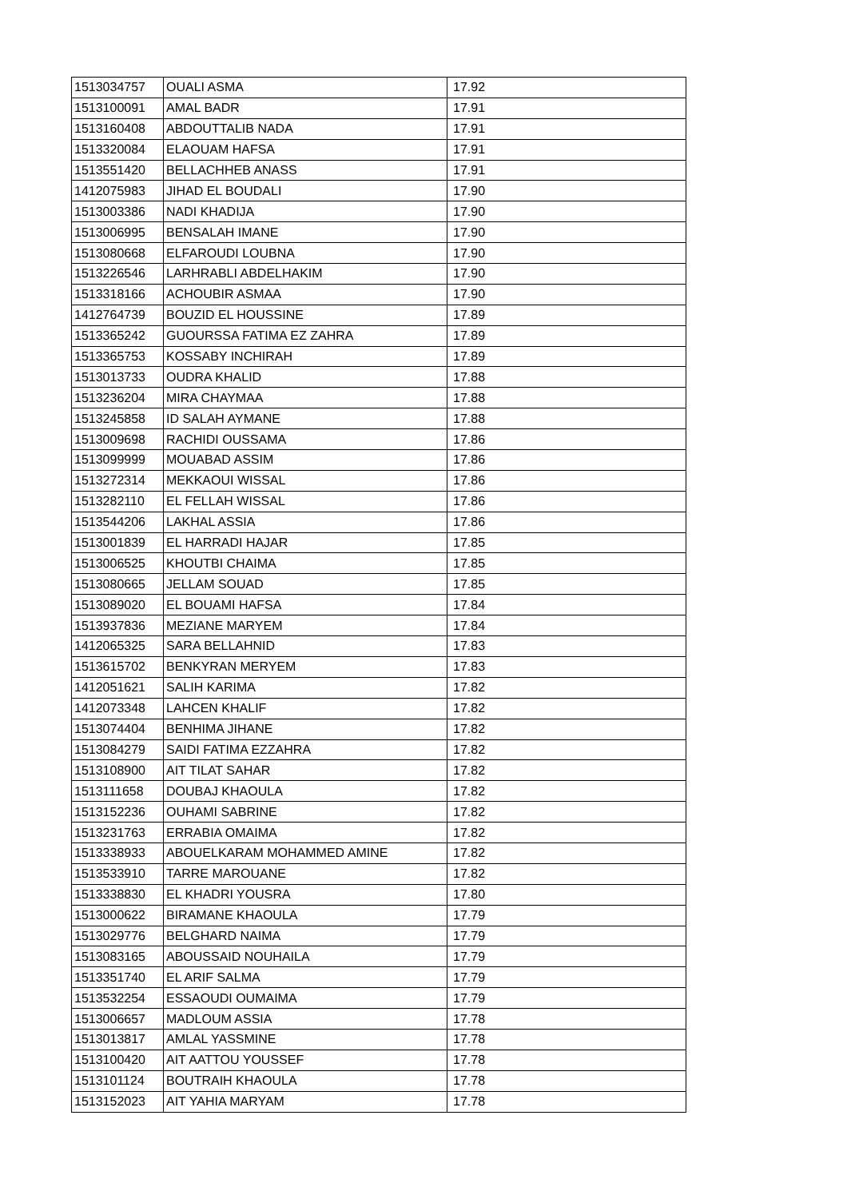| 1513034757 | OUALI ASMA | 17.92 |
| 1513100091 | AMAL BADR | 17.91 |
| 1513160408 | ABDOUTTALIB NADA | 17.91 |
| 1513320084 | ELAOUAM HAFSA | 17.91 |
| 1513551420 | BELLACHHEB ANASS | 17.91 |
| 1412075983 | JIHAD EL BOUDALI | 17.90 |
| 1513003386 | NADI KHADIJA | 17.90 |
| 1513006995 | BENSALAH IMANE | 17.90 |
| 1513080668 | ELFAROUDI LOUBNA | 17.90 |
| 1513226546 | LARHRABLI ABDELHAKIM | 17.90 |
| 1513318166 | ACHOUBIR ASMAA | 17.90 |
| 1412764739 | BOUZID EL HOUSSINE | 17.89 |
| 1513365242 | GUOURSSA FATIMA EZ ZAHRA | 17.89 |
| 1513365753 | KOSSABY INCHIRAH | 17.89 |
| 1513013733 | OUDRA KHALID | 17.88 |
| 1513236204 | MIRA CHAYMAA | 17.88 |
| 1513245858 | ID SALAH AYMANE | 17.88 |
| 1513009698 | RACHIDI OUSSAMA | 17.86 |
| 1513099999 | MOUABAD ASSIM | 17.86 |
| 1513272314 | MEKKAOUI WISSAL | 17.86 |
| 1513282110 | EL FELLAH WISSAL | 17.86 |
| 1513544206 | LAKHAL ASSIA | 17.86 |
| 1513001839 | EL HARRADI HAJAR | 17.85 |
| 1513006525 | KHOUTBI CHAIMA | 17.85 |
| 1513080665 | JELLAM SOUAD | 17.85 |
| 1513089020 | EL BOUAMI HAFSA | 17.84 |
| 1513937836 | MEZIANE MARYEM | 17.84 |
| 1412065325 | SARA BELLAHNID | 17.83 |
| 1513615702 | BENKYRAN MERYEM | 17.83 |
| 1412051621 | SALIH KARIMA | 17.82 |
| 1412073348 | LAHCEN KHALIF | 17.82 |
| 1513074404 | BENHIMA JIHANE | 17.82 |
| 1513084279 | SAIDI FATIMA EZZAHRA | 17.82 |
| 1513108900 | AIT TILAT SAHAR | 17.82 |
| 1513111658 | DOUBAJ KHAOULA | 17.82 |
| 1513152236 | OUHAMI SABRINE | 17.82 |
| 1513231763 | ERRABIA OMAIMA | 17.82 |
| 1513338933 | ABOUELKARAM MOHAMMED AMINE | 17.82 |
| 1513533910 | TARRE MAROUANE | 17.82 |
| 1513338830 | EL KHADRI YOUSRA | 17.80 |
| 1513000622 | BIRAMANE KHAOULA | 17.79 |
| 1513029776 | BELGHARD NAIMA | 17.79 |
| 1513083165 | ABOUSSAID NOUHAILA | 17.79 |
| 1513351740 | EL ARIF SALMA | 17.79 |
| 1513532254 | ESSAOUDI OUMAIMA | 17.79 |
| 1513006657 | MADLOUM ASSIA | 17.78 |
| 1513013817 | AMLAL YASSMINE | 17.78 |
| 1513100420 | AIT AATTOU YOUSSEF | 17.78 |
| 1513101124 | BOUTRAIH KHAOULA | 17.78 |
| 1513152023 | AIT YAHIA MARYAM | 17.78 |